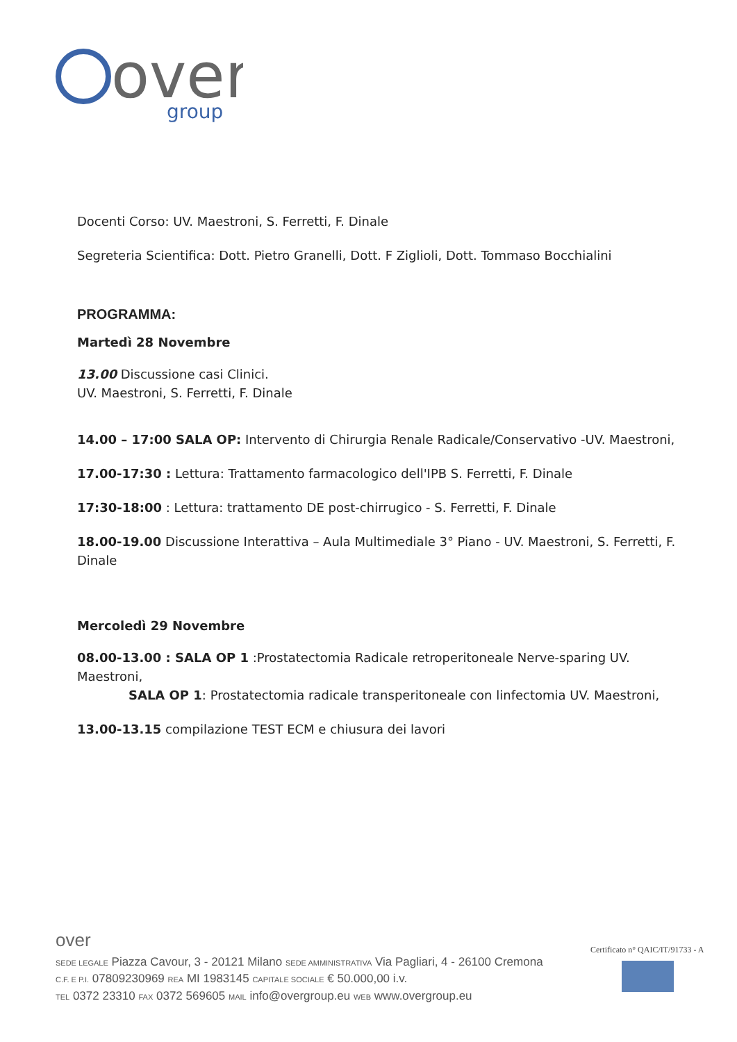over
group
Docenti Corso: UV. Maestroni, S. Ferretti, F. Dinale
Segreteria Scientifica: Dott. Pietro Granelli, Dott. F Ziglioli, Dott. Tommaso Bocchialini
PROGRAMMA:
Martedì 28 Novembre
13.00 Discussione casi Clinici.
UV. Maestroni, S. Ferretti, F. Dinale
14.00 – 17:00 SALA OP: Intervento di Chirurgia Renale Radicale/Conservativo -UV. Maestroni,
17.00-17:30 : Lettura: Trattamento farmacologico dell'IPB S. Ferretti, F. Dinale
17:30-18:00 : Lettura: trattamento DE post-chirrugico - S. Ferretti, F. Dinale
18.00-19.00 Discussione Interattiva – Aula Multimediale 3° Piano - UV. Maestroni, S. Ferretti, F. Dinale
Mercoledì 29 Novembre
08.00-13.00 : SALA OP 1 :Prostatectomia Radicale retroperitoneale Nerve-sparing UV. Maestroni,
SALA OP 1: Prostatectomia radicale transperitoneale con linfectomia UV. Maestroni,
13.00-13.15 compilazione TEST ECM e chiusura dei lavori
over
SEDE LEGALE Piazza Cavour, 3 - 20121 Milano SEDE AMMINISTRATIVA Via Pagliari, 4 - 26100 Cremona
C.F. E P.I. 07809230969 REA MI 1983145 CAPITALE SOCIALE € 50.000,00 i.v.
TEL 0372 23310 FAX 0372 569605 MAIL info@overgroup.eu WEB www.overgroup.eu
Certificato n° QAIC/IT/91733 - A